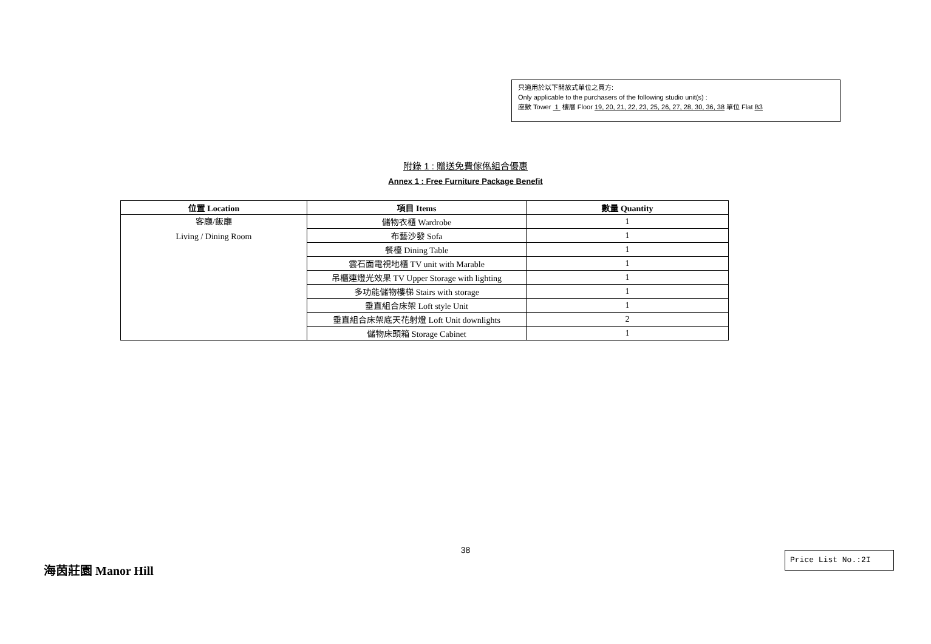只適用於以下開放式單位之買方:
Only applicable to the purchasers of the following studio unit(s) :
座數 Tower 1 樓層 Floor 19, 20, 21, 22, 23, 25, 26, 27, 28, 30, 36, 38 單位 Flat B3
附錄 1 : 贈送免費傢俬組合優惠
Annex 1 : Free Furniture Package Benefit
| 位置 Location | 項目 Items | 數量 Quantity |
| --- | --- | --- |
| 客廳/飯廳 Living / Dining Room | 儲物衣櫃 Wardrobe | 1 |
| | 布藝沙發 Sofa | 1 |
| | 餐檯 Dining Table | 1 |
| | 雲石面電視地櫃 TV unit with Marable | 1 |
| | 吊櫃連燈光效果 TV Upper Storage with lighting | 1 |
| | 多功能儲物樓梯 Stairs with storage | 1 |
| | 垂直組合床架 Loft style Unit | 1 |
| | 垂直組合床架底天花射燈 Loft Unit downlights | 2 |
| | 儲物床頭箱 Storage Cabinet | 1 |
38
海茵莊園 Manor Hill
Price List No.:2I